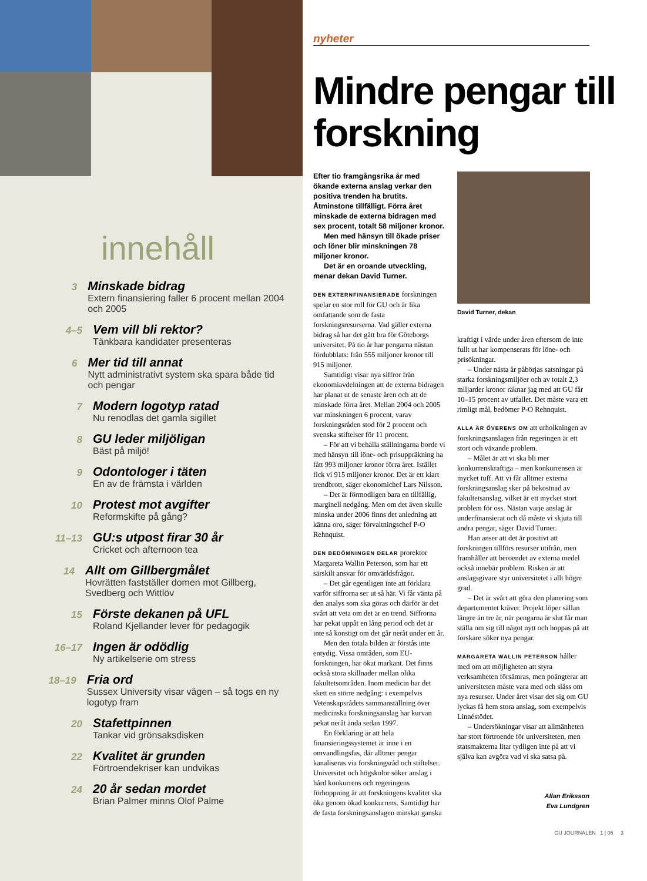innehåll
3
Minskade bidrag
Extern finansiering faller 6 procent mellan 2004 och 2005
4–5
Vem vill bli rektor?
Tänkbara kandidater presenteras
6
Mer tid till annat
Nytt administrativt system ska spara både tid och pengar
7
Modern logotyp ratad
Nu renodlas det gamla sigillet
8
GU leder miljöligan
Bäst på miljö!
9
Odontologer i täten
En av de främsta i världen
10
Protest mot avgifter
Reformskifte på gång?
11–13
GU:s utpost firar 30 år
Cricket och afternoon tea
14
Allt om Gillbergmålet
Hovrätten fastställer domen mot Gillberg, Svedberg och Wittlöv
15
Förste dekanen på UFL
Roland Kjellander lever för pedagogik
16–17
Ingen är odödlig
Ny artikelserie om stress
18–19
Fria ord
Sussex University visar vägen – så togs en ny logotyp fram
20
Stafettpinnen
Tankar vid grönsaksdisken
22
Kvalitet är grunden
Förtroendekriser kan undvikas
24
20 år sedan mordet
Brian Palmer minns Olof Palme
nyheter
Mindre pengar till forskning
Efter tio framgångsrika år med ökande externa anslag verkar den positiva trenden ha brutits. Åtminstone tillfälligt. Förra året minskade de externa bidragen med sex procent, totalt 58 miljoner kronor.
Men med hänsyn till ökade priser och löner blir minskningen 78 miljoner kronor.
Det är en oroande utveckling, menar dekan David Turner.
DEN EXTERNFINANSIERADE forskningen spelar en stor roll för GU och är lika omfattande som de fasta forskningsresurserna. Vad gäller externa bidrag så har det gått bra för Göteborgs universitet. På tio år har pengarna nästan fördubblats: från 555 miljoner kronor till 915 miljoner.
Samtidigt visar nya siffror från ekonomiavdelningen att de externa bidragen har planat ut de senaste åren och att de minskade förra året. Mellan 2004 och 2005 var minskningen 6 procent, varav forskningsråden stod för 2 procent och svenska stiftelser för 11 procent.
– För att vi behålla ställningarna borde vi med hänsyn till löne- och prisuppräkning ha fått 993 miljoner kronor förra året. Istället fick vi 915 miljoner kronor. Det är ett klart trendbrott, säger ekonomichef Lars Nilsson.
– Det är förmodligen bara en tillfällig, marginell nedgång. Men om det även skulle minska under 2006 finns det anledning att känna oro, säger förvaltningschef P-O Rehnquist.
DEN BEDÖMNINGEN DELAR prorektor Margareta Wallin Peterson, som har ett särskilt ansvar för omvärldsfrågor.
– Det går egentligen inte att förklara varför siffrorna ser ut så här. Vi får vänta på den analys som ska göras och därför är det svårt att veta om det är en trend. Siffrorna har pekat uppåt en lång period och det är inte så konstigt om det går neråt under ett år.
Men den totala bilden är förstås inte entydig. Vissa områden, som EU-forskningen, har ökat markant. Det finns också stora skillnader mellan olika fakultetsområden. Inom medicin har det skett en större nedgång: i exempelvis Vetenskapsrådets sammanställning över medicinska forskningsanslag har kurvan pekat neråt ända sedan 1997.
En förklaring är att hela finansieringssystemet är inne i en omvandlingsfas, där alltmer pengar kanaliseras via forskningsråd och stiftelser. Universitet och högskolor söker anslag i hård konkurrens och regeringens förhoppning är att forskningens kvalitet ska öka genom ökad konkurrens. Samtidigt har de fasta forskningsanslagen minskat ganska
David Turner, dekan
kraftigt i värde under åren eftersom de inte fullt ut har kompenserats för löne- och prisökningar.
– Under nästa år påbörjas satsningar på starka forskningsmiljöer och av totalt 2,3 miljarder kronor räknar jag med att GU får 10–15 procent av utfallet. Det måste vara ett rimligt mål, bedömer P-O Rehnquist.
ALLA ÄR ÖVERENS OM att urholkningen av forskningsanslagen från regeringen är ett stort och växande problem.
– Målet är att vi ska bli mer konkurrenskraftiga – men konkurrensen är mycket tuff. Att vi får alltmer externa forskningsanslag sker på bekostnad av fakultetsanslag, vilket är ett mycket stort problem för oss. Nästan varje anslag är underfinansierat och då måste vi skjuta till andra pengar, säger David Turner.
Han anser att det är positivt att forskningen tillförs resurser utifrån, men framhåller att beroendet av externa medel också innebär problem. Risken är att anslagsgivare styr universitetet i allt högre grad.
– Det är svårt att göra den planering som departementet kräver. Projekt löper sällan längre än tre år, när pengarna är slut får man ställa om sig till något nytt och hoppas på att forskare söker nya pengar.
MARGARETA WALLIN PETERSON håller med om att möjligheten att styra verksamheten försämras, men poängterar att universiteten måste vara med och slåss om nya resurser. Under året visar det sig om GU lyckas få hem stora anslag, som exempelvis Linnéstödet.
– Undersökningar visar att allmänheten har stort förtroende för universiteten, men statsmakterna litar tydligen inte på att vi själva kan avgöra vad vi ska satsa på.
Allan Eriksson
Eva Lundgren
GU JOURNALEN 1 | 06 3